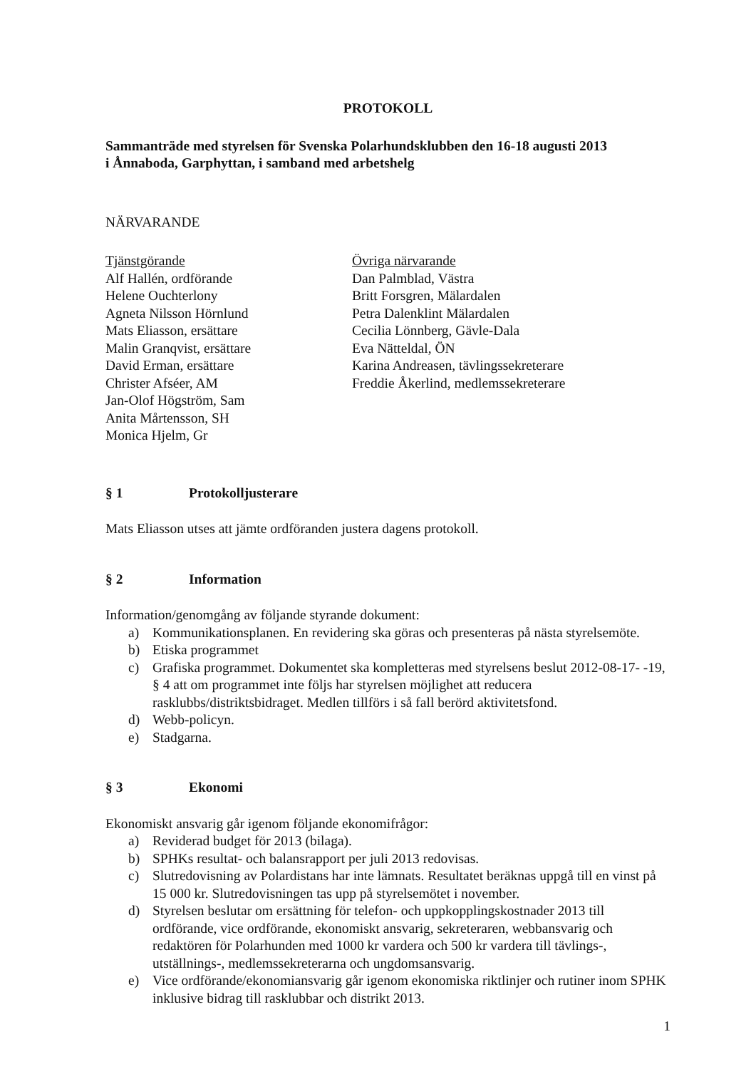PROTOKOLL
Sammanträde med styrelsen för Svenska Polarhundsklubben den 16-18 augusti 2013
i Ånnaboda, Garphyttan, i samband med arbetshelg
NÄRVARANDE
Tjänstgörande
Alf Hallén, ordförande
Helene Ouchterlony
Agneta Nilsson Hörnlund
Mats Eliasson, ersättare
Malin Granqvist, ersättare
David Erman, ersättare
Christer Afséer, AM
Jan-Olof Högström, Sam
Anita Mårtensson, SH
Monica Hjelm, Gr
Övriga närvarande
Dan Palmblad, Västra
Britt Forsgren, Mälardalen
Petra Dalenklint Mälardalen
Cecilia Lönnberg, Gävle-Dala
Eva Nätteldal, ÖN
Karina Andreasen, tävlingssekreterare
Freddie Åkerlind, medlemssekreterare
§ 1 Protokolljusterare
Mats Eliasson utses att jämte ordföranden justera dagens protokoll.
§ 2 Information
Information/genomgång av följande styrande dokument:
a) Kommunikationsplanen. En revidering ska göras och presenteras på nästa styrelsemöte.
b) Etiska programmet
c) Grafiska programmet. Dokumentet ska kompletteras med styrelsens beslut 2012-08-17- -19, § 4 att om programmet inte följs har styrelsen möjlighet att reducera rasklubbs/distriktsbidraget. Medlen tillförs i så fall berörd aktivitetsfond.
d) Webb-policyn.
e) Stadgarna.
§ 3 Ekonomi
Ekonomiskt ansvarig går igenom följande ekonomifrågor:
a) Reviderad budget för 2013 (bilaga).
b) SPHKs resultat- och balansrapport per juli 2013 redovisas.
c) Slutredovisning av Polardistans har inte lämnats. Resultatet beräknas uppgå till en vinst på 15 000 kr. Slutredovisningen tas upp på styrelsemötet i november.
d) Styrelsen beslutar om ersättning för telefon- och uppkopplingskostnader 2013 till ordförande, vice ordförande, ekonomiskt ansvarig, sekreteraren, webbansvarig och redaktören för Polarhunden med 1000 kr vardera och 500 kr vardera till tävlings-, utställnings-, medlemssekreterarna och ungdomsansvarig.
e) Vice ordförande/ekonomiansvarig går igenom ekonomiska riktlinjer och rutiner inom SPHK inklusive bidrag till rasklubbar och distrikt 2013.
1